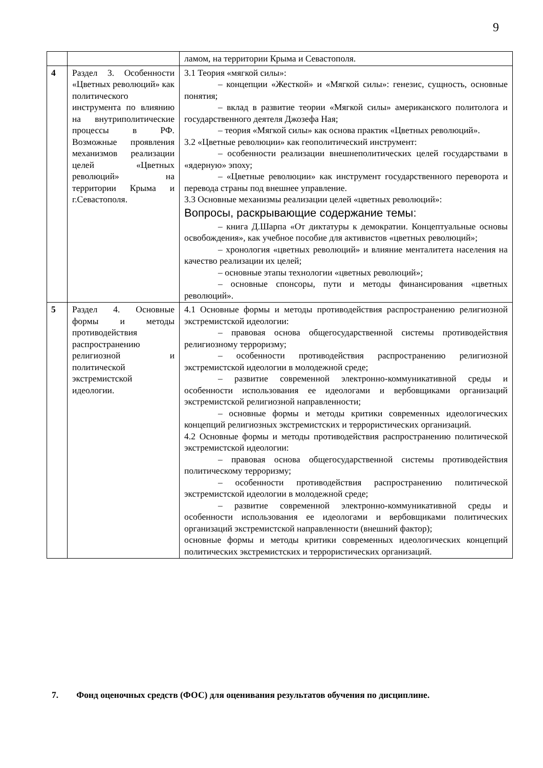9
| | | ламом, на территории Крыма и Севастополя. |
| 4 | Раздел 3. Особенности «Цветных революций» как политического инструмента по влиянию на внутриполитические процессы в РФ. Возможные проявления механизмов реализации целей «Цветных революций» на территории Крыма и г.Севастополя. | 3.1 Теория «мягкой силы»: – концепции «Жесткой» и «Мягкой силы»: генезис, сущность, основные понятия; – вклад в развитие теории «Мягкой силы» американского политолога и государственного деятеля Джозефа Ная; – теория «Мягкой силы» как основа практик «Цветных революций». 3.2 «Цветные революции» как геополитический инструмент: – особенности реализации внешнеполитических целей государствами в «ядерную» эпоху; – «Цветные революции» как инструмент государственного переворота и перевода страны под внешнее управление. 3.3 Основные механизмы реализации целей «цветных революций»: Вопросы, раскрывающие содержание темы: – книга Д.Шарпа «От диктатуры к демократии. Концептуальные основы освобождения», как учебное пособие для активистов «цветных революций»; – хронология «цветных революций» и влияние менталитета населения на качество реализации их целей; – основные этапы технологии «цветных революций»; – основные спонсоры, пути и методы финансирования «цветных революций». |
| 5 | Раздел 4. Основные формы и методы противодействия распространению религиозной и политической экстремистской идеологии. | 4.1 Основные формы и методы противодействия распространению религиозной экстремистской идеологии: – правовая основа общегосударственной системы противодействия религиозному терроризму; – особенности противодействия распространению религиозной экстремистской идеологии в молодежной среде; – развитие современной электронно-коммуникативной среды и особенности использования ее идеологами и вербовщиками организаций экстремистской религиозной направленности; – основные формы и методы критики современных идеологических концепций религиозных экстремистских и террористических организаций. 4.2 Основные формы и методы противодействия распространению политической экстремистской идеологии: – правовая основа общегосударственной системы противодействия политическому терроризму; – особенности противодействия распространению политической экстремистской идеологии в молодежной среде; – развитие современной электронно-коммуникативной среды и особенности использования ее идеологами и вербовщиками политических организаций экстремистской направленности (внешний фактор); основные формы и методы критики современных идеологических концепций политических экстремистских и террористических организаций. |
7. Фонд оценочных средств (ФОС) для оценивания результатов обучения по дисциплине.